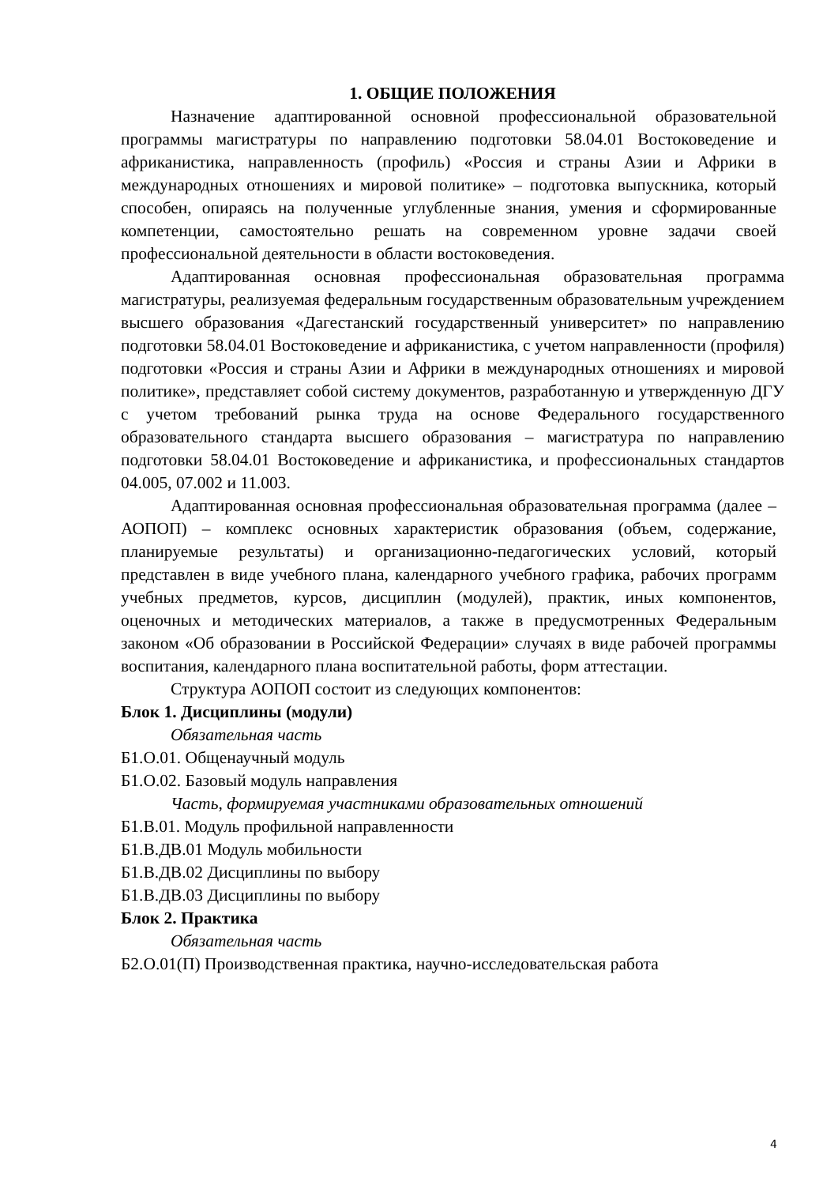1. ОБЩИЕ ПОЛОЖЕНИЯ
Назначение адаптированной основной профессиональной образовательной программы магистратуры по направлению подготовки 58.04.01 Востоковедение и африканистика, направленность (профиль) «Россия и страны Азии и Африки в международных отношениях и мировой политике» – подготовка выпускника, который способен, опираясь на полученные углубленные знания, умения и сформированные компетенции, самостоятельно решать на современном уровне задачи своей профессиональной деятельности в области востоковедения.
Адаптированная основная профессиональная образовательная программа магистратуры, реализуемая федеральным государственным образовательным учреждением высшего образования «Дагестанский государственный университет» по направлению подготовки 58.04.01 Востоковедение и африканистика, с учетом направленности (профиля) подготовки «Россия и страны Азии и Африки в международных отношениях и мировой политике», представляет собой систему документов, разработанную и утвержденную ДГУ с учетом требований рынка труда на основе Федерального государственного образовательного стандарта высшего образования – магистратура по направлению подготовки 58.04.01 Востоковедение и африканистика, и профессиональных стандартов 04.005, 07.002 и 11.003.
Адаптированная основная профессиональная образовательная программа (далее – АОПОП) – комплекс основных характеристик образования (объем, содержание, планируемые результаты) и организационно-педагогических условий, который представлен в виде учебного плана, календарного учебного графика, рабочих программ учебных предметов, курсов, дисциплин (модулей), практик, иных компонентов, оценочных и методических материалов, а также в предусмотренных Федеральным законом «Об образовании в Российской Федерации» случаях в виде рабочей программы воспитания, календарного плана воспитательной работы, форм аттестации.
Структура АОПОП состоит из следующих компонентов:
Блок 1. Дисциплины (модули)
Обязательная часть
Б1.О.01. Общенаучный модуль
Б1.О.02. Базовый модуль направления
Часть, формируемая участниками образовательных отношений
Б1.В.01. Модуль профильной направленности
Б1.В.ДВ.01 Модуль мобильности
Б1.В.ДВ.02 Дисциплины по выбору
Б1.В.ДВ.03 Дисциплины по выбору
Блок 2. Практика
Обязательная часть
Б2.О.01(П) Производственная практика, научно-исследовательская работа
4